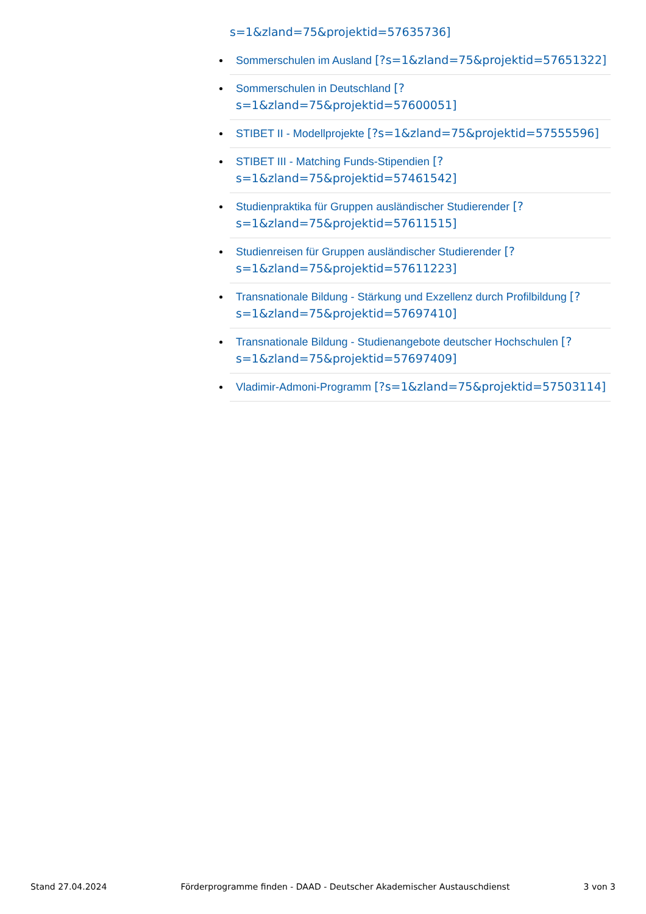s=1&zland=75&projektid=57635736]
Sommerschulen im Ausland [?s=1&zland=75&projektid=57651322]
Sommerschulen in Deutschland [?s=1&zland=75&projektid=57600051]
STIBET II - Modellprojekte [?s=1&zland=75&projektid=57555596]
STIBET III - Matching Funds-Stipendien [?s=1&zland=75&projektid=57461542]
Studienpraktika für Gruppen ausländischer Studierender [?s=1&zland=75&projektid=57611515]
Studienreisen für Gruppen ausländischer Studierender [?s=1&zland=75&projektid=57611223]
Transnationale Bildung - Stärkung und Exzellenz durch Profilbildung [?s=1&zland=75&projektid=57697410]
Transnationale Bildung - Studienangebote deutscher Hochschulen [?s=1&zland=75&projektid=57697409]
Vladimir-Admoni-Programm [?s=1&zland=75&projektid=57503114]
Stand 27.04.2024 Förderprogramme finden - DAAD - Deutscher Akademischer Austauschdienst 3 von 3